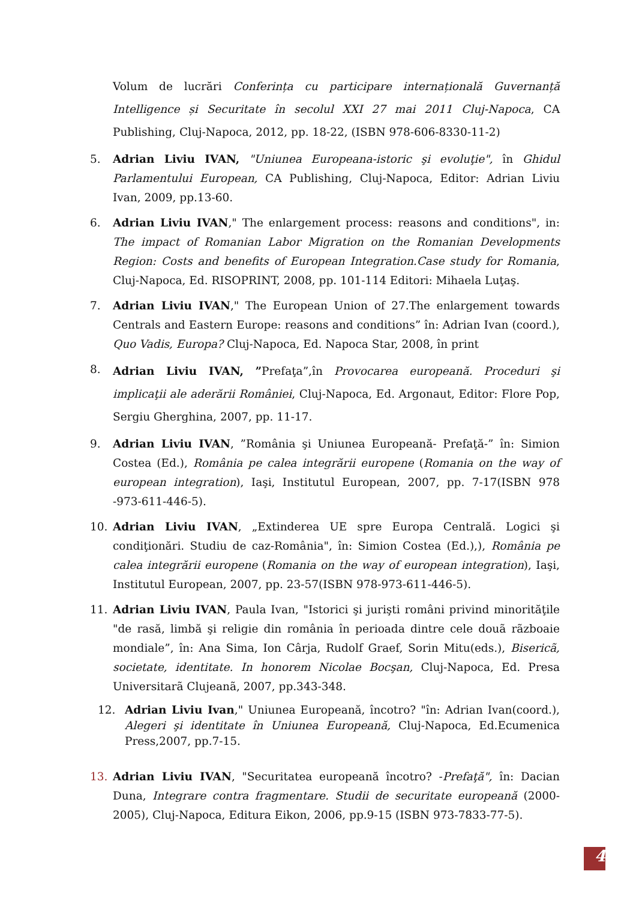Volum de lucrări Conferința cu participare internațională Guvernanță Intelligence și Securitate în secolul XXI 27 mai 2011 Cluj-Napoca, CA Publishing, Cluj-Napoca, 2012, pp. 18-22, (ISBN 978-606-8330-11-2)
5. Adrian Liviu IVAN, "Uniunea Europeana-istoric şi evoluţie", în Ghidul Parlamentului European, CA Publishing, Cluj-Napoca, Editor: Adrian Liviu Ivan, 2009, pp.13-60.
6. Adrian Liviu IVAN," The enlargement process: reasons and conditions", in: The impact of Romanian Labor Migration on the Romanian Developments Region: Costs and benefits of European Integration.Case study for Romania, Cluj-Napoca, Ed. RISOPRINT, 2008, pp. 101-114 Editori: Mihaela Luţaş.
7. Adrian Liviu IVAN," The European Union of 27.The enlargement towards Centrals and Eastern Europe: reasons and conditions” în: Adrian Ivan (coord.), Quo Vadis, Europa? Cluj-Napoca, Ed. Napoca Star, 2008, în print
8.
Adrian Liviu IVAN, ”Prefaţa”,în Provocarea europeană. Proceduri şi implicaţii ale aderării României, Cluj-Napoca, Ed. Argonaut, Editor: Flore Pop, Sergiu Gherghina, 2007, pp. 11-17.
9. Adrian Liviu IVAN, ”România şi Uniunea Europeană- Prefaţă-” în: Simion Costea (Ed.), România pe calea integrării europene (Romania on the way of european integration), Iaşi, Institutul European, 2007, pp. 7-17(ISBN 978 -973-611-446-5).
10. Adrian Liviu IVAN, „Extinderea UE spre Europa Centrală. Logici şi condiţionări. Studiu de caz-România", în: Simion Costea (Ed.),), România pe calea integrării europene (Romania on the way of european integration), Iaşi, Institutul European, 2007, pp. 23-57(ISBN 978-973-611-446-5).
11. Adrian Liviu IVAN, Paula Ivan, "Istorici şi jurişti români privind minorităţile "de rasă, limbă şi religie din românia în perioada dintre cele douã rãzboaie mondiale”, în: Ana Sima, Ion Cârja, Rudolf Graef, Sorin Mitu(eds.), Bisericã, societate, identitate. In honorem Nicolae Bocşan, Cluj-Napoca, Ed. Presa Universitarã Clujeanã, 2007, pp.343-348.
12. Adrian Liviu Ivan," Uniunea Europeană, încotro? "în: Adrian Ivan(coord.), Alegeri şi identitate în Uniunea Europeană, Cluj-Napoca, Ed.Ecumenica Press,2007, pp.7-15.
13. Adrian Liviu IVAN, "Securitatea europeană încotro? -Prefaţă", în: Dacian Duna, Integrare contra fragmentare. Studii de securitate europeană (2000-2005), Cluj-Napoca, Editura Eikon, 2006, pp.9-15 (ISBN 973-7833-77-5).
4